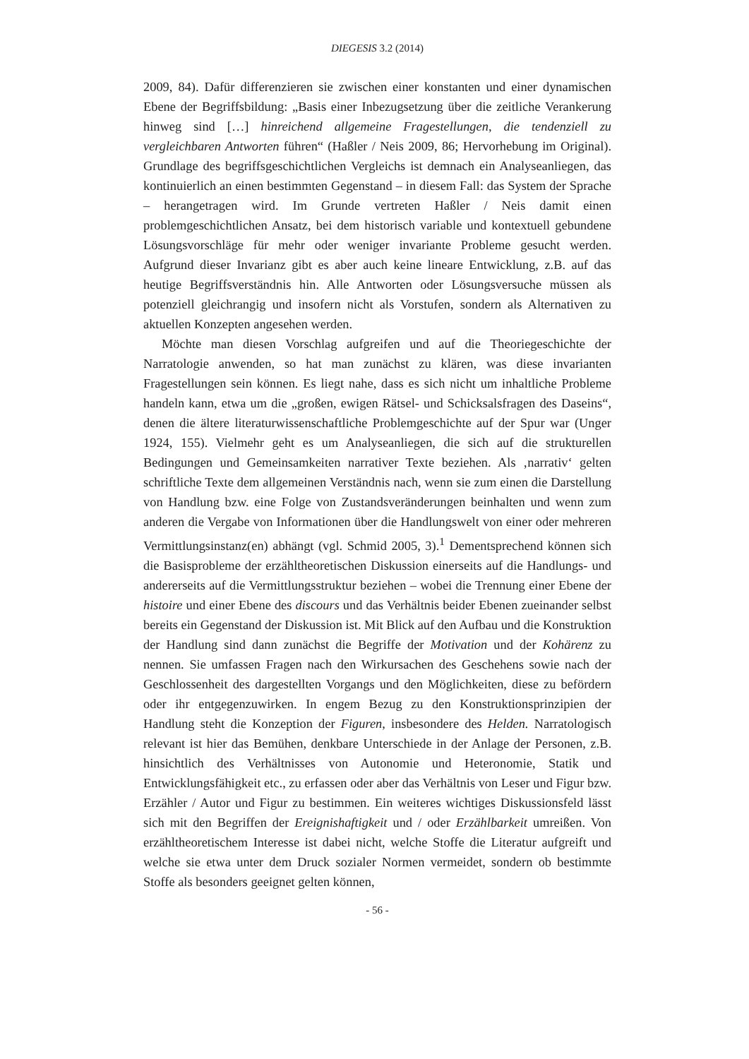DIEGESIS 3.2 (2014)
2009, 84). Dafür differenzieren sie zwischen einer konstanten und einer dynamischen Ebene der Begriffsbildung: „Basis einer Inbezugsetzung über die zeitliche Verankerung hinweg sind […] hinreichend allgemeine Fragestellungen, die tendenziell zu vergleichbaren Antworten führen“ (Haßler / Neis 2009, 86; Hervorhebung im Original). Grundlage des begriffsgeschichtlichen Vergleichs ist demnach ein Analyseanliegen, das kontinuierlich an einen bestimmten Gegenstand – in diesem Fall: das System der Sprache – herangetragen wird. Im Grunde vertreten Haßler / Neis damit einen problemgeschichtlichen Ansatz, bei dem historisch variable und kontextuell gebundene Lösungsvorschläge für mehr oder weniger invariante Probleme gesucht werden. Aufgrund dieser Invarianz gibt es aber auch keine lineare Entwicklung, z.B. auf das heutige Begriffsverständnis hin. Alle Antworten oder Lösungsversuche müssen als potenziell gleichrangig und insofern nicht als Vorstufen, sondern als Alternativen zu aktuellen Konzepten angesehen werden.
Möchte man diesen Vorschlag aufgreifen und auf die Theoriegeschichte der Narratologie anwenden, so hat man zunächst zu klären, was diese invarianten Fragestellungen sein können. Es liegt nahe, dass es sich nicht um inhaltliche Probleme handeln kann, etwa um die „großen, ewigen Rätsel- und Schicksalsfragen des Daseins“, denen die ältere literaturwissenschaftliche Problemgeschichte auf der Spur war (Unger 1924, 155). Vielmehr geht es um Analyseanliegen, die sich auf die strukturellen Bedingungen und Gemeinsamkeiten narrativer Texte beziehen. Als ‚narrativ‘ gelten schriftliche Texte dem allgemeinen Verständnis nach, wenn sie zum einen die Darstellung von Handlung bzw. eine Folge von Zustandsveränderungen beinhalten und wenn zum anderen die Vergabe von Informationen über die Handlungswelt von einer oder mehreren Vermittlungsinstanz(en) abhängt (vgl. Schmid 2005, 3).<sup>1</sup> Dementsprechend können sich die Basisprobleme der erzähltheoretischen Diskussion einerseits auf die Handlungs- und andererseits auf die Vermittlungsstruktur beziehen – wobei die Trennung einer Ebene der histoire und einer Ebene des discours und das Verhältnis beider Ebenen zueinander selbst bereits ein Gegenstand der Diskussion ist. Mit Blick auf den Aufbau und die Konstruktion der Handlung sind dann zunächst die Begriffe der Motivation und der Kohärenz zu nennen. Sie umfassen Fragen nach den Wirkursachen des Geschehens sowie nach der Geschlossenheit des dargestellten Vorgangs und den Möglichkeiten, diese zu befördern oder ihr entgegenzuwirken. In engem Bezug zu den Konstruktionsprinzipien der Handlung steht die Konzeption der Figuren, insbesondere des Helden. Narratologisch relevant ist hier das Bemühen, denkbare Unterschiede in der Anlage der Personen, z.B. hinsichtlich des Verhältnisses von Autonomie und Heteronomie, Statik und Entwicklungsfähigkeit etc., zu erfassen oder aber das Verhältnis von Leser und Figur bzw. Erzähler / Autor und Figur zu bestimmen. Ein weiteres wichtiges Diskussionsfeld lässt sich mit den Begriffen der Ereignishaftigkeit und / oder Erzählbarkeit umreißen. Von erzähltheoretischem Interesse ist dabei nicht, welche Stoffe die Literatur aufgreift und welche sie etwa unter dem Druck sozialer Normen vermeidet, sondern ob bestimmte Stoffe als besonders geeignet gelten können,
- 56 -